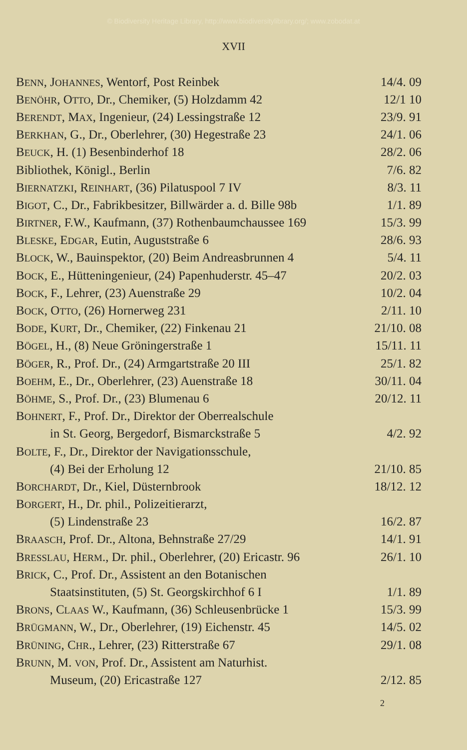© Biodiversity Heritage Library, http://www.biodiversitylibrary.org/; www.zobodat.at
XVII
| B ENN , J OHANNES , Wentorf, Post Reinbek | 14/4. 09 |
| B ENÖHR , O TTO , Dr., Chemiker, (5) Holzdamm 42 | 12/1 10 |
| B ERENDT , M AX , Ingenieur, (24) Lessingstraße 12 | 23/9. 91 |
| B ERKHAN , G., Dr., Oberlehrer, (30) Hegestraße 23 | 24/1. 06 |
| B EUCK , H. (1) Besenbinderhof 18 | 28/2. 06 |
| Bibliothek, Königl., Berlin | 7/6. 82 |
| B IERNATZKI , R EINHART , (36) Pilatuspool 7 IV | 8/3. 11 |
| B IGOT , C., Dr., Fabrikbesitzer, Billwärder a. d. Bille 98b | 1/1. 89 |
| B IRTNER , F.W., Kaufmann, (37) Rothenbaumchaussee 169 | 15/3. 99 |
| B LESKE , E DGAR , Eutin, Auguststraße 6 | 28/6. 93 |
| B LOCK , W., Bauinspektor, (20) Beim Andreasbrunnen 4 | 5/4. 11 |
| B OCK , E., Hütteningenieur, (24) Papenhuderstr. 45–47 | 20/2. 03 |
| B OCK , F., Lehrer, (23) Auenstraße 29 | 10/2. 04 |
| B OCK , O TTO , (26) Hornerweg 231 | 2/11. 10 |
| B ODE , K URT , Dr., Chemiker, (22) Finkenau 21 | 21/10. 08 |
| B ÖGEL , H., (8) Neue Gröningerstraße 1 | 15/11. 11 |
| B ÖGER , R., Prof. Dr., (24) Armgartstraße 20 III | 25/1. 82 |
| B OEHM , E., Dr., Oberlehrer, (23) Auenstraße 18 | 30/11. 04 |
| B ÖHME , S., Prof. Dr., (23) Blumenau 6 | 20/12. 11 |
| B OHNERT , F., Prof. Dr., Direktor der Oberrealschule | |
| in St. Georg, Bergedorf, Bismarckstraße 5 | 4/2. 92 |
| B OLTE , F., Dr., Direktor der Navigationsschule, | |
| (4) Bei der Erholung 12 | 21/10. 85 |
| B ORCHARDT , Dr., Kiel, Düsternbrook | 18/12. 12 |
| B ORGERT , H., Dr. phil., Polizeitierarzt, | |
| (5) Lindenstraße 23 | 16/2. 87 |
| B RAASCH , Prof. Dr., Altona, Behnstraße 27/29 | 14/1. 91 |
| B RESSLAU , H ERM ., Dr. phil., Oberlehrer, (20) Ericastr. 96 | 26/1. 10 |
| B RICK , C., Prof. Dr., Assistent an den Botanischen | |
| Staatsinstituten, (5) St. Georgskirchhof 6 I | 1/1. 89 |
| B RONS , C LAAS W., Kaufmann, (36) Schleusenbrücke 1 | 15/3. 99 |
| B RÜGMANN , W., Dr., Oberlehrer, (19) Eichenstr. 45 | 14/5. 02 |
| B RÜNING , C HR ., Lehrer, (23) Ritterstraße 67 | 29/1. 08 |
| B RUNN , M. VON , Prof. Dr., Assistent am Naturhist. | |
| Museum, (20) Ericastraße 127 | 2/12. 85 |
2